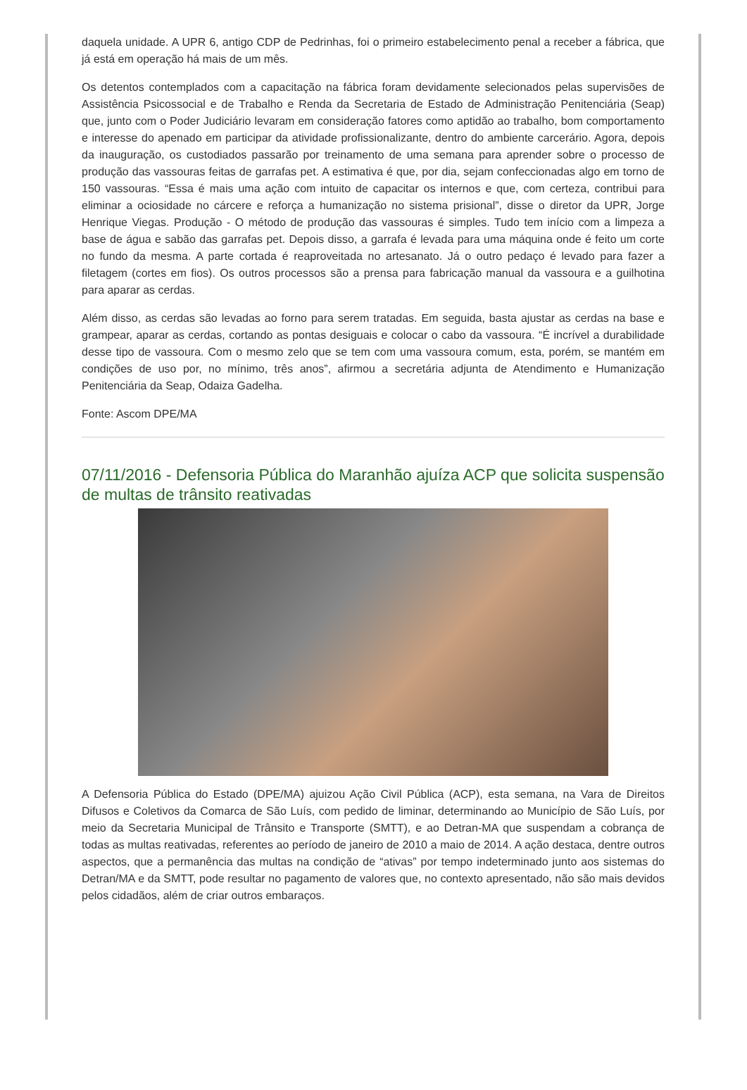daquela unidade. A UPR 6, antigo CDP de Pedrinhas, foi o primeiro estabelecimento penal a receber a fábrica, que já está em operação há mais de um mês.
Os detentos contemplados com a capacitação na fábrica foram devidamente selecionados pelas supervisões de Assistência Psicossocial e de Trabalho e Renda da Secretaria de Estado de Administração Penitenciária (Seap) que, junto com o Poder Judiciário levaram em consideração fatores como aptidão ao trabalho, bom comportamento e interesse do apenado em participar da atividade profissionalizante, dentro do ambiente carcerário. Agora, depois da inauguração, os custodiados passarão por treinamento de uma semana para aprender sobre o processo de produção das vassouras feitas de garrafas pet. A estimativa é que, por dia, sejam confeccionadas algo em torno de 150 vassouras. “Essa é mais uma ação com intuito de capacitar os internos e que, com certeza, contribui para eliminar a ociosidade no cárcere e reforça a humanização no sistema prisional”, disse o diretor da UPR, Jorge Henrique Viegas. Produção - O método de produção das vassouras é simples. Tudo tem início com a limpeza a base de água e sabão das garrafas pet. Depois disso, a garrafa é levada para uma máquina onde é feito um corte no fundo da mesma. A parte cortada é reaproveitada no artesanato. Já o outro pedaço é levado para fazer a filetagem (cortes em fios). Os outros processos são a prensa para fabricação manual da vassoura e a guilhotina para aparar as cerdas.
Além disso, as cerdas são levadas ao forno para serem tratadas. Em seguida, basta ajustar as cerdas na base e grampear, aparar as cerdas, cortando as pontas desiguais e colocar o cabo da vassoura. “É incrível a durabilidade desse tipo de vassoura. Com o mesmo zelo que se tem com uma vassoura comum, esta, porém, se mantém em condições de uso por, no mínimo, três anos”, afirmou a secretária adjunta de Atendimento e Humanização Penitenciária da Seap, Odaiza Gadelha.
Fonte: Ascom DPE/MA
07/11/2016 - Defensoria Pública do Maranhão ajuíza ACP que solicita suspensão de multas de trânsito reativadas
A Defensoria Pública do Estado (DPE/MA) ajuizou Ação Civil Pública (ACP), esta semana, na Vara de Direitos Difusos e Coletivos da Comarca de São Luís, com pedido de liminar, determinando ao Município de São Luís, por meio da Secretaria Municipal de Trânsito e Transporte (SMTT), e ao Detran-MA que suspendam a cobrança de todas as multas reativadas, referentes ao período de janeiro de 2010 a maio de 2014. A ação destaca, dentre outros aspectos, que a permanência das multas na condição de “ativas” por tempo indeterminado junto aos sistemas do Detran/MA e da SMTT, pode resultar no pagamento de valores que, no contexto apresentado, não são mais devidos pelos cidadãos, além de criar outros embaraços.